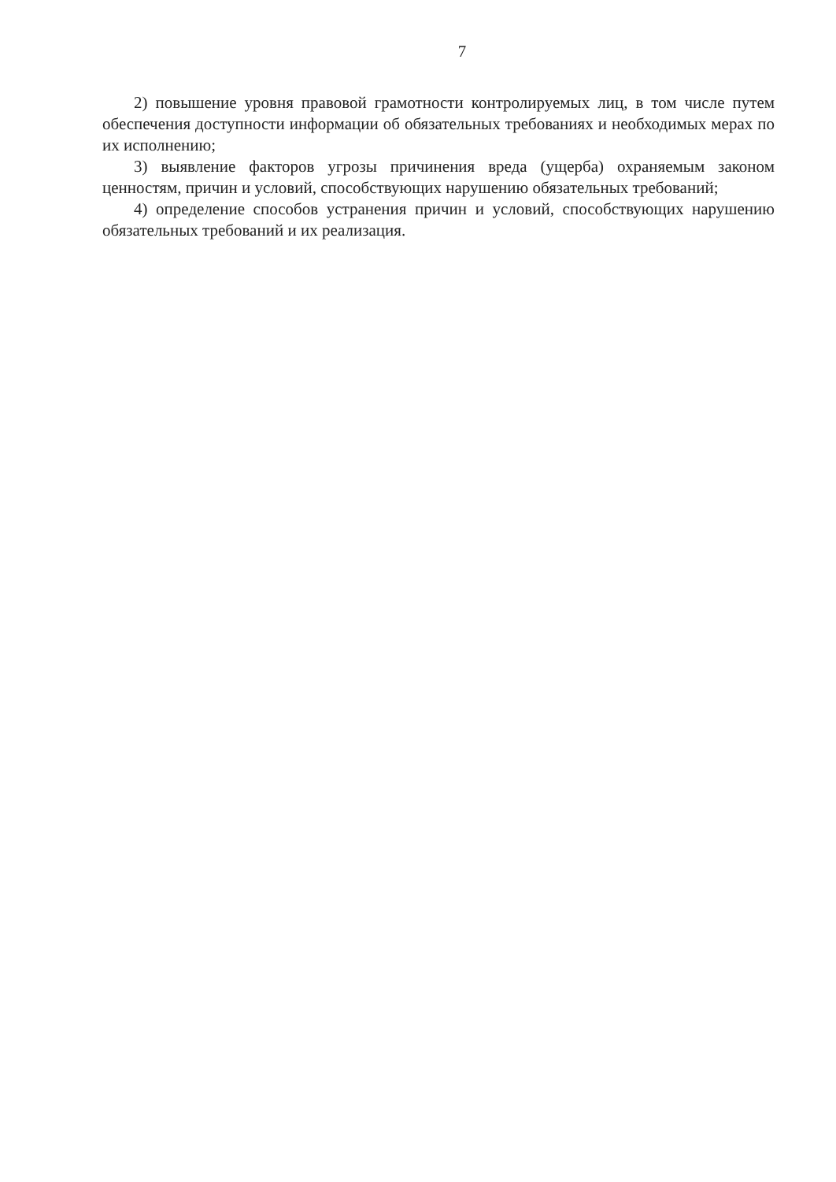7
2) повышение уровня правовой грамотности контролируемых лиц, в том числе путем обеспечения доступности информации об обязательных требованиях и необходимых мерах по их исполнению;
3) выявление факторов угрозы причинения вреда (ущерба) охраняемым законом ценностям, причин и условий, способствующих нарушению обязательных требований;
4) определение способов устранения причин и условий, способствующих нарушению обязательных требований и их реализация.